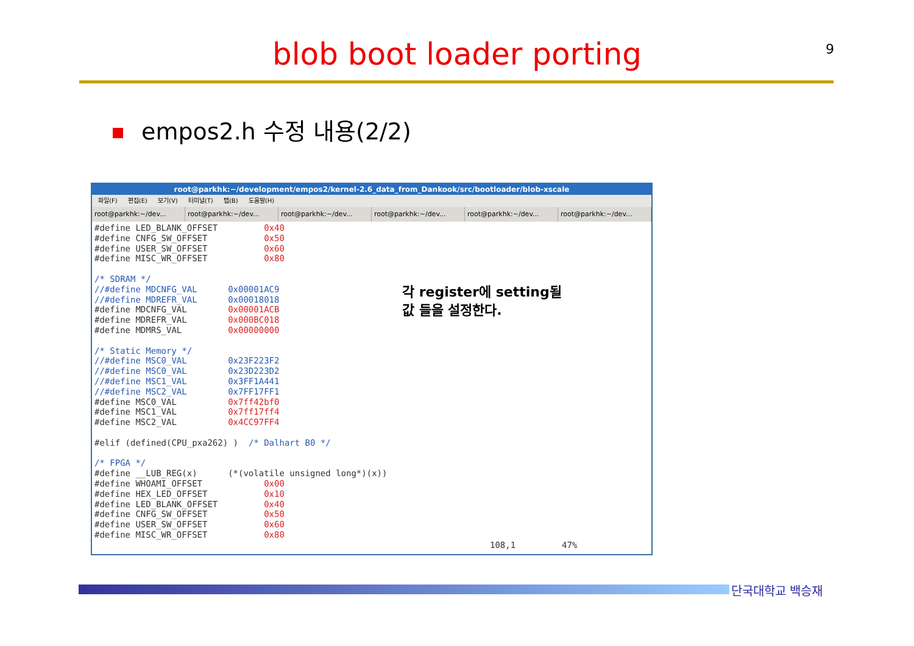blob boot loader porting 9
empos2.h 수정 내용(2/2)
root@parkhk:~/development/empos2/kernel-2.6_data_from_Dankook/src/bootloader/blob-xscale
파일(F) 편집(E) 보기(V) 터미널(T) 탭(B) 도움말(H)
root@parkhk:~/dev... root@parkhk:~/dev... root@parkhk:~/dev... root@parkhk:~/dev... root@parkhk:~/dev... root@parkhk:~/dev...
#define LED_BLANK_OFFSET         0x40
#define CNFG_SW_OFFSET           0x50
#define USER_SW_OFFSET           0x60
#define MISC_WR_OFFSET           0x80

/* SDRAM */
//#define MDCNFG_VAL      0x00001AC9
//#define MDREFR_VAL      0x00018018
#define MDCNFG_VAL        0x00001ACB
#define MDREFR_VAL        0x000BC018
#define MDMRS_VAL         0x00000000

/* Static Memory */
//#define MSC0_VAL        0x23F223F2
//#define MSC0_VAL        0x23D223D2
//#define MSC1_VAL        0x3FF1A441
//#define MSC2_VAL        0x7FF17FF1
#define MSC0_VAL          0x7ff42bf0
#define MSC1_VAL          0x7ff17ff4
#define MSC2_VAL          0x4CC97FF4

#elif (defined(CPU_pxa262) )  /* Dalhart B0 */

/* FPGA */
#define __LUB_REG(x)      (*(volatile unsigned long*)(x))
#define WHOAMI_OFFSET            0x00
#define HEX_LED_OFFSET           0x10
#define LED_BLANK_OFFSET         0x40
#define CNFG_SW_OFFSET           0x50
#define USER_SW_OFFSET           0x60
#define MISC_WR_OFFSET           0x80
                                                                             108,1         47%
각 register에 setting될
값 들을 설정한다.
단국대학교 백승재